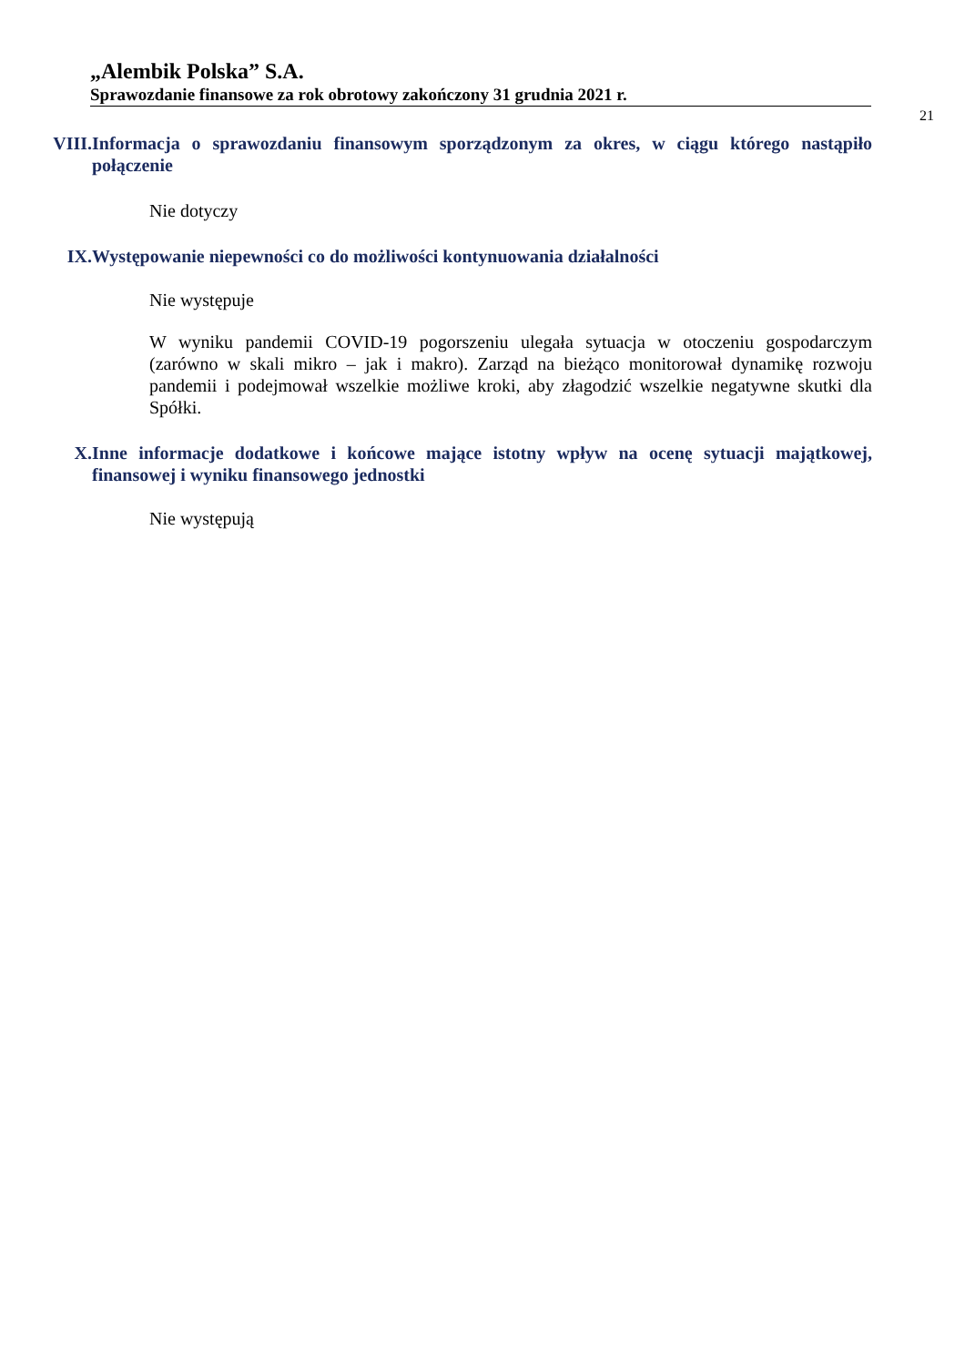„Alembik Polska” S.A.
Sprawozdanie finansowe za rok obrotowy zakończony 31 grudnia 2021 r.
21
VIII. Informacja o sprawozdaniu finansowym sporządzonym za okres, w ciągu którego nastąpiło połączenie
Nie dotyczy
IX. Występowanie niepewności co do możliwości kontynuowania działalności
Nie występuje
W wyniku pandemii COVID-19 pogorszeniu ulegała sytuacja w otoczeniu gospodarczym (zarówno w skali mikro – jak i makro). Zarząd na bieżąco monitorował dynamikę rozwoju pandemii i podejmował wszelkie możliwe kroki, aby złagodzić wszelkie negatywne skutki dla Spółki.
X. Inne informacje dodatkowe i końcowe mające istotny wpływ na ocenę sytuacji majątkowej, finansowej i wyniku finansowego jednostki
Nie występują